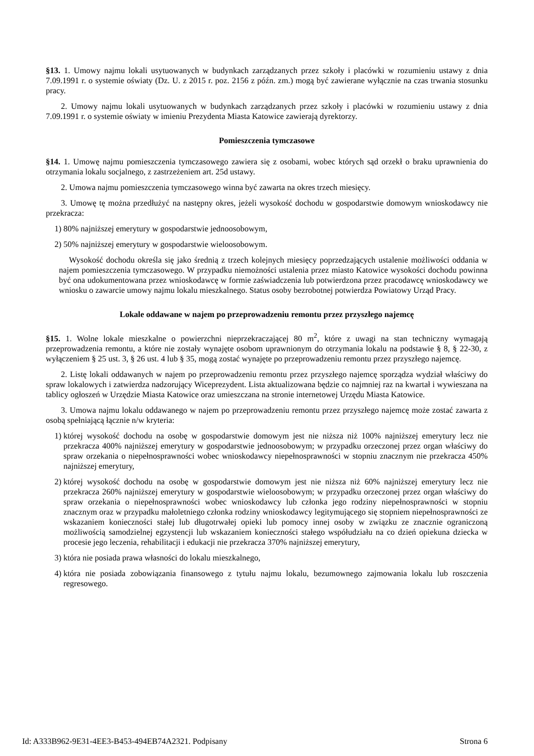§13. 1. Umowy najmu lokali usytuowanych w budynkach zarządzanych przez szkoły i placówki w rozumieniu ustawy z dnia 7.09.1991 r. o systemie oświaty (Dz. U. z 2015 r. poz. 2156 z późn. zm.) mogą być zawierane wyłącznie na czas trwania stosunku pracy.
2. Umowy najmu lokali usytuowanych w budynkach zarządzanych przez szkoły i placówki w rozumieniu ustawy z dnia 7.09.1991 r. o systemie oświaty w imieniu Prezydenta Miasta Katowice zawierają dyrektorzy.
Pomieszczenia tymczasowe
§14. 1. Umowę najmu pomieszczenia tymczasowego zawiera się z osobami, wobec których sąd orzekł o braku uprawnienia do otrzymania lokalu socjalnego, z zastrzeżeniem art. 25d ustawy.
2. Umowa najmu pomieszczenia tymczasowego winna być zawarta na okres trzech miesięcy.
3. Umowę tę można przedłużyć na następny okres, jeżeli wysokość dochodu w gospodarstwie domowym wnioskodawcy nie przekracza:
1) 80% najniższej emerytury w gospodarstwie jednoosobowym,
2) 50% najniższej emerytury w gospodarstwie wieloosobowym.
Wysokość dochodu określa się jako średnią z trzech kolejnych miesięcy poprzedzających ustalenie możliwości oddania w najem pomieszczenia tymczasowego. W przypadku niemożności ustalenia przez miasto Katowice wysokości dochodu powinna być ona udokumentowana przez wnioskodawcę w formie zaświadczenia lub potwierdzona przez pracodawcę wnioskodawcy we wniosku o zawarcie umowy najmu lokalu mieszkalnego. Status osoby bezrobotnej potwierdza Powiatowy Urząd Pracy.
Lokale oddawane w najem po przeprowadzeniu remontu przez przyszłego najemcę
§15. 1. Wolne lokale mieszkalne o powierzchni nieprzekraczającej 80 m<sup>2</sup>, które z uwagi na stan techniczny wymagają przeprowadzenia remontu, a które nie zostały wynajęte osobom uprawnionym do otrzymania lokalu na podstawie § 8, § 22-30, z wyłączeniem § 25 ust. 3, § 26 ust. 4 lub § 35, mogą zostać wynajęte po przeprowadzeniu remontu przez przyszłego najemcę.
2. Listę lokali oddawanych w najem po przeprowadzeniu remontu przez przyszłego najemcę sporządza wydział właściwy do spraw lokalowych i zatwierdza nadzorujący Wiceprezydent. Lista aktualizowana będzie co najmniej raz na kwartał i wywieszana na tablicy ogłoszeń w Urzędzie Miasta Katowice oraz umieszczana na stronie internetowej Urzędu Miasta Katowice.
3. Umowa najmu lokalu oddawanego w najem po przeprowadzeniu remontu przez przyszłego najemcę może zostać zawarta z osobą spełniającą łącznie n/w kryteria:
1) której wysokość dochodu na osobę w gospodarstwie domowym jest nie niższa niż 100% najniższej emerytury lecz nie przekracza 400% najniższej emerytury w gospodarstwie jednoosobowym; w przypadku orzeczonej przez organ właściwy do spraw orzekania o niepełnosprawności wobec wnioskodawcy niepełnosprawności w stopniu znacznym nie przekracza 450% najniższej emerytury,
2) której wysokość dochodu na osobę w gospodarstwie domowym jest nie niższa niż 60% najniższej emerytury lecz nie przekracza 260% najniższej emerytury w gospodarstwie wieloosobowym; w przypadku orzeczonej przez organ właściwy do spraw orzekania o niepełnosprawności wobec wnioskodawcy lub członka jego rodziny niepełnosprawności w stopniu znacznym oraz w przypadku małoletniego członka rodziny wnioskodawcy legitymującego się stopniem niepełnosprawności ze wskazaniem konieczności stałej lub długotrwałej opieki lub pomocy innej osoby w związku ze znacznie ograniczoną możliwością samodzielnej egzystencji lub wskazaniem konieczności stałego współudziału na co dzień opiekuna dziecka w procesie jego leczenia, rehabilitacji i edukacji nie przekracza 370% najniższej emerytury,
3) która nie posiada prawa własności do lokalu mieszkalnego,
4) która nie posiada zobowiązania finansowego z tytułu najmu lokalu, bezumownego zajmowania lokalu lub roszczenia regresowego.
Id: A333B962-9E31-4EE3-B453-494EB74A2321. Podpisany Strona 6